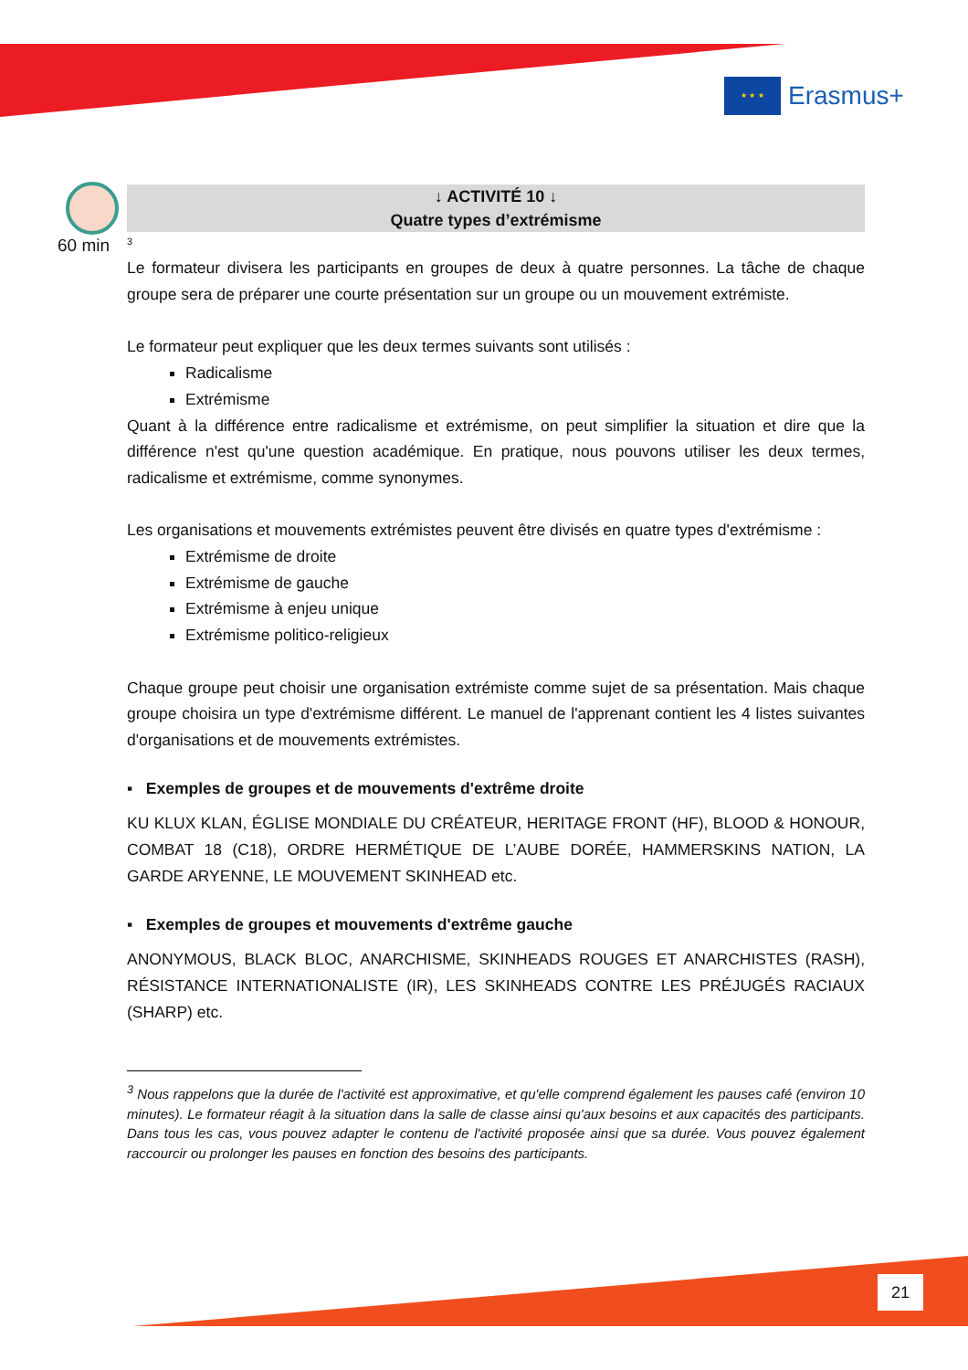★ ★ ★
Erasmus+
60 min
↓ ACTIVITÉ 10 ↓
Quatre types d’extrémisme
<sup>3</sup>
Le formateur divisera les participants en groupes de deux à quatre personnes. La tâche de chaque groupe sera de préparer une courte présentation sur un groupe ou un mouvement extrémiste.
Le formateur peut expliquer que les deux termes suivants sont utilisés :
Radicalisme
Extrémisme
Quant à la différence entre radicalisme et extrémisme, on peut simplifier la situation et dire que la différence n'est qu'une question académique. En pratique, nous pouvons utiliser les deux termes, radicalisme et extrémisme, comme synonymes.
Les organisations et mouvements extrémistes peuvent être divisés en quatre types d'extrémisme :
Extrémisme de droite
Extrémisme de gauche
Extrémisme à enjeu unique
Extrémisme politico-religieux
Chaque groupe peut choisir une organisation extrémiste comme sujet de sa présentation. Mais chaque groupe choisira un type d'extrémisme différent. Le manuel de l'apprenant contient les 4 listes suivantes d'organisations et de mouvements extrémistes.
▪ Exemples de groupes et de mouvements d'extrême droite
KU KLUX KLAN, ÉGLISE MONDIALE DU CRÉATEUR, HERITAGE FRONT (HF), BLOOD & HONOUR, COMBAT 18 (C18), ORDRE HERMÉTIQUE DE L’AUBE DORÉE, HAMMERSKINS NATION, LA GARDE ARYENNE, LE MOUVEMENT SKINHEAD etc.
▪ Exemples de groupes et mouvements d'extrême gauche
ANONYMOUS, BLACK BLOC, ANARCHISME, SKINHEADS ROUGES ET ANARCHISTES (RASH), RÉSISTANCE INTERNATIONALISTE (IR), LES SKINHEADS CONTRE LES PRÉJUGÉS RACIAUX (SHARP) etc.
<sup>3</sup> Nous rappelons que la durée de l'activité est approximative, et qu'elle comprend également les pauses café (environ 10 minutes). Le formateur réagit à la situation dans la salle de classe ainsi qu'aux besoins et aux capacités des participants. Dans tous les cas, vous pouvez adapter le contenu de l'activité proposée ainsi que sa durée. Vous pouvez également raccourcir ou prolonger les pauses en fonction des besoins des participants.
21